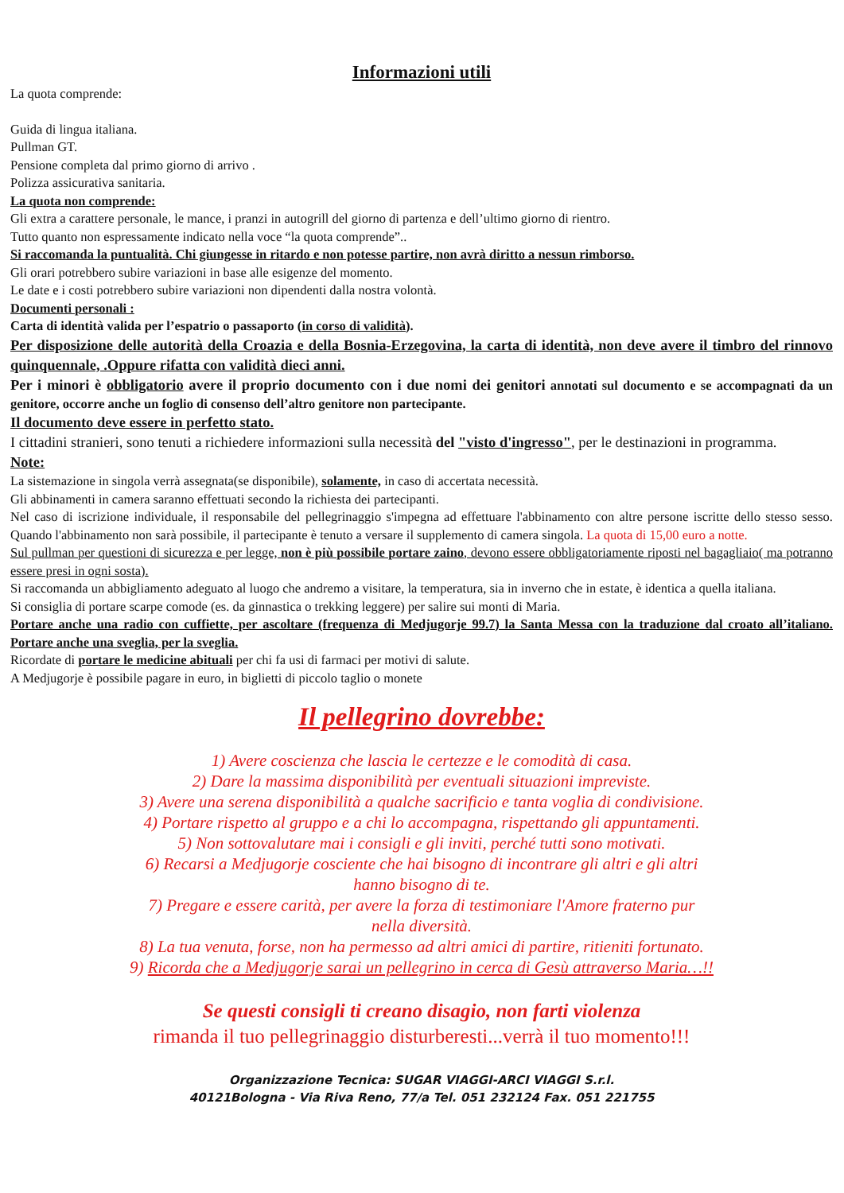Informazioni utili
La quota comprende:
Guida di lingua italiana.
Pullman GT.
Pensione completa dal primo giorno di arrivo .
Polizza assicurativa sanitaria.
La quota non comprende:
Gli extra a carattere personale, le mance, i pranzi in autogrill del giorno di partenza e dell’ultimo giorno di rientro.
Tutto quanto non espressamente indicato nella voce “la quota comprende”..
Si raccomanda la puntualità. Chi giungesse in ritardo e non potesse partire, non avrà diritto a nessun rimborso.
Gli orari potrebbero subire variazioni in base alle esigenze del momento.
Le date e i costi potrebbero subire variazioni non dipendenti dalla nostra volontà.
Documenti personali :
Carta di identità valida per l’espatrio o passaporto (in corso di validità).
Per disposizione delle autorità della Croazia e della Bosnia-Erzegovina, la carta di identità, non deve avere il timbro del rinnovo quinquennale, .Oppure rifatta con validità dieci anni.
Per i minori è obbligatorio avere il proprio documento con i due nomi dei genitori annotati sul documento e se accompagnati da un genitore, occorre anche un foglio di consenso dell’altro genitore non partecipante.
Il documento deve essere in perfetto stato.
I cittadini stranieri, sono tenuti a richiedere informazioni sulla necessità del "visto d'ingresso", per le destinazioni in programma.
Note:
La sistemazione in singola verrà assegnata(se disponibile), solamente, in caso di accertata necessità.
Gli abbinamenti in camera saranno effettuati secondo la richiesta dei partecipanti.
Nel caso di iscrizione individuale, il responsabile del pellegrinaggio s'impegna ad effettuare l'abbinamento con altre persone iscritte dello stesso sesso. Quando l'abbinamento non sarà possibile, il partecipante è tenuto a versare il supplemento di camera singola. La quota di 15,00 euro a notte.
Sul pullman per questioni di sicurezza e per legge, non è più possibile portare zaino, devono essere obbligatoriamente riposti nel bagagliaio( ma potranno essere presi in ogni sosta).
Si raccomanda un abbigliamento adeguato al luogo che andremo a visitare, la temperatura, sia in inverno che in estate, è identica a quella italiana.
Si consiglia di portare scarpe comode (es. da ginnastica o trekking leggere) per salire sui monti di Maria.
Portare anche una radio con cuffiette, per ascoltare (frequenza di Medjugorje 99.7) la Santa Messa con la traduzione dal croato all’italiano. Portare anche una sveglia, per la sveglia.
Ricordate di portare le medicine abituali per chi fa usi di farmaci per motivi di salute.
A Medjugorje è possibile pagare in euro, in biglietti di piccolo taglio o monete
Il pellegrino dovrebbe:
1) Avere coscienza che lascia le certezze e le comodità di casa.
2) Dare la massima disponibilità per eventuali situazioni impreviste.
3) Avere una serena disponibilità a qualche sacrificio e tanta voglia di condivisione.
4) Portare rispetto al gruppo e a chi lo accompagna, rispettando gli appuntamenti.
5) Non sottovalutare mai i consigli e gli inviti, perché tutti sono motivati.
6) Recarsi a Medjugorje cosciente che hai bisogno di incontrare gli altri e gli altri
hanno bisogno di te.
7) Pregare e essere carità, per avere la forza di testimoniare l'Amore fraterno pur
nella diversità.
8) La tua venuta, forse, non ha permesso ad altri amici di partire, ritieniti fortunato.
9) Ricorda che a Medjugorje sarai un pellegrino in cerca di Gesù attraverso Maria…!!
Se questi consigli ti creano disagio, non farti violenza
rimanda il tuo pellegrinaggio disturberesti...verrà il tuo momento!!!
Organizzazione Tecnica: SUGAR VIAGGI-ARCI VIAGGI S.r.l.
40121Bologna - Via Riva Reno, 77/a Tel. 051 232124 Fax. 051 221755